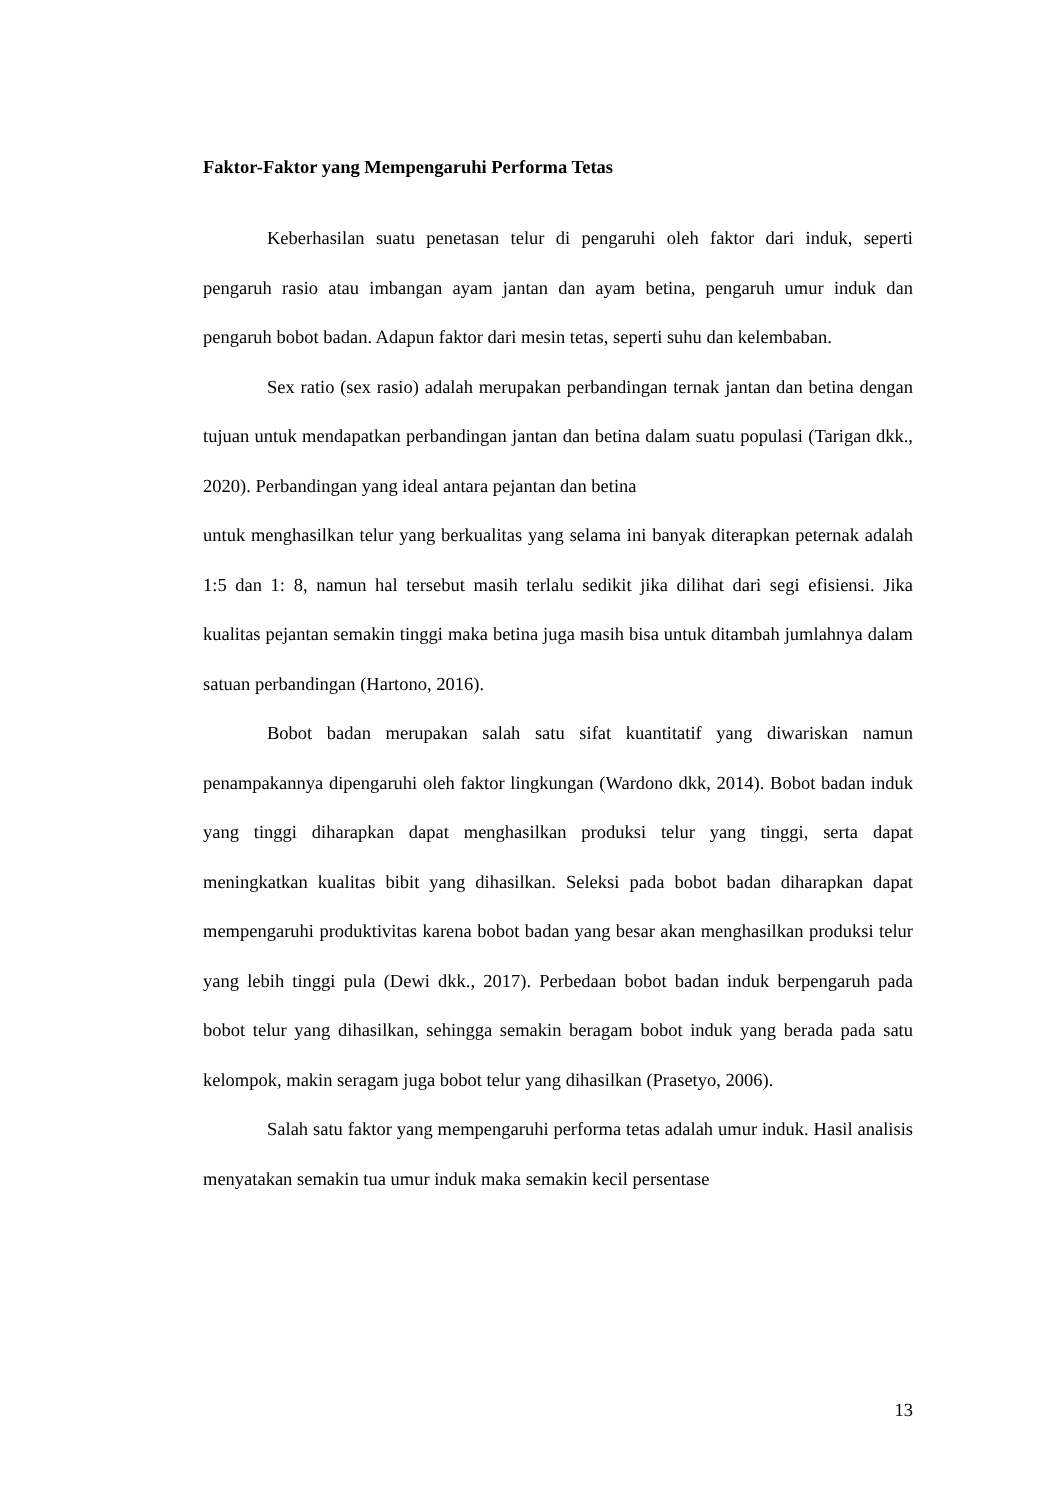Faktor-Faktor yang Mempengaruhi Performa Tetas
Keberhasilan suatu penetasan telur di pengaruhi oleh faktor dari induk, seperti pengaruh rasio atau imbangan ayam jantan dan ayam betina, pengaruh umur induk dan pengaruh bobot badan. Adapun faktor dari mesin tetas, seperti suhu dan kelembaban.
Sex ratio (sex rasio) adalah merupakan perbandingan ternak jantan dan betina dengan tujuan untuk mendapatkan perbandingan jantan dan betina dalam suatu populasi (Tarigan dkk., 2020). Perbandingan yang ideal antara pejantan dan betina
untuk menghasilkan telur yang berkualitas yang selama ini banyak diterapkan peternak adalah 1:5 dan 1: 8, namun hal tersebut masih terlalu sedikit jika dilihat dari segi efisiensi. Jika kualitas pejantan semakin tinggi maka betina juga masih bisa untuk ditambah jumlahnya dalam satuan perbandingan (Hartono, 2016).
Bobot badan merupakan salah satu sifat kuantitatif yang diwariskan namun penampakannya dipengaruhi oleh faktor lingkungan (Wardono dkk, 2014). Bobot badan induk yang tinggi diharapkan dapat menghasilkan produksi telur yang tinggi, serta dapat meningkatkan kualitas bibit yang dihasilkan. Seleksi pada bobot badan diharapkan dapat mempengaruhi produktivitas karena bobot badan yang besar akan menghasilkan produksi telur yang lebih tinggi pula (Dewi dkk., 2017). Perbedaan bobot badan induk berpengaruh pada bobot telur yang dihasilkan, sehingga semakin beragam bobot induk yang berada pada satu kelompok, makin seragam juga bobot telur yang dihasilkan (Prasetyo, 2006).
Salah satu faktor yang mempengaruhi performa tetas adalah umur induk. Hasil analisis menyatakan semakin tua umur induk maka semakin kecil persentase
13